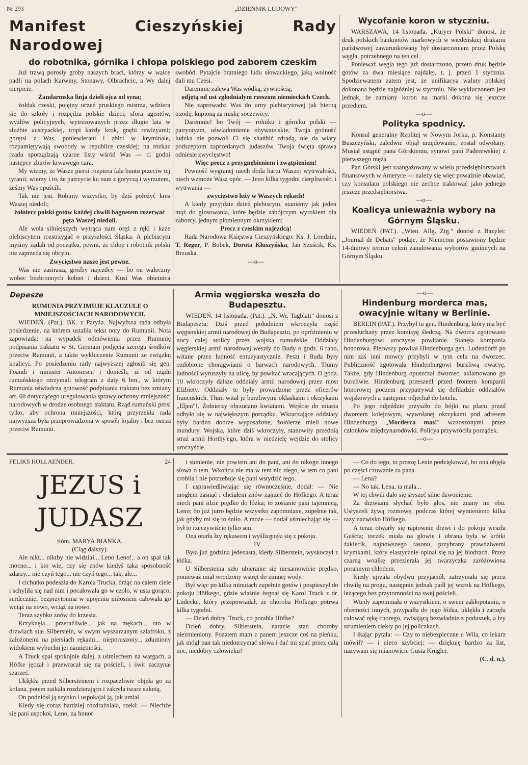Nr 293 „DZIENNIK LUDOWY"
Manifest Cieszyńskiej Rady Narodowej
do robotnika, górnika i chłopa polskiego pod zaborem czeskim
Już trawą porosły groby naszych braci, którzy w walce padli na polach Karwiny, Stonawy, Olbrachcic, a Wy dalej cierpicie.
Żandarmska linja dzieli ojca od syna;
żołdak czeski, pojętny uczeń pruskiego mistrza, wdziera się do szkoły i rozpędza polskie dzieci; sfora agentów, wyżłów policyjnych, wytresowanych przez długie lata w służbie austryackiej, tropi każdy krok, gnębi rewizyami; gorętsi z Was, poniewierani i zbici w kryminale, rozpamiętywają swobody w republice czeskiej; na rozkaz rządu sporządzają czarne listy wśród Was — ci godni następcy zbirów krwawego cara.
My wiemy, że Wasze piersi rozpiera fala buntu przeciw tej tyranii; wiemy i to, że patrzycie ku nam z goryczą i wyrzutem, żeśmy Was opuścili.
Tak nie jest. Robimy wszystko, by dziś położyć kres Waszej niedoli;
żołnierz polski gotów każdej chwili bagnetem rozerwać pęta Waszej niedoli.
Ale wola silniejszych wytrąca nam oręż z ręki i każe plebiscytem rozstrzygać o przyszłości Śląska. A plebiscytu myśmy żądali od początku, pewni, że chłop i robotnik polski nie zaprzeda się obcym.
Zwycięstwo nasze jest pewne.
Was nie zastraszą groźby najezdcy — bo on waleczny wobec bezbronnych kobiet i dzieci. Kusi Was obietnica swobód. Pytajcie bratniego ludu słowackiego, jaką wolność dali mu Czesi.
Daremnie zalewa Was wódką, żywnością,
odjętą od ust zgłodniałym rzeszom niemieckich Czech.
Nie zaprowadzi Was do urny plebiscytowej jak bierną trzodę, kupioną za miskę soczewicy.
Daremnie! bo Twój — rolniku i górniku polski — patryotyzm, uświadomienie obywatelskie, Twoja godność ludzka nie pozwoli Ci się shańbić zdradą, nie da wiary podszeptom zaprzedanych judaszów. Twoja święta sprawa odniesie zwycięstwo!
Więc precz z przygnębieniem i zwątpieniem!
Pewność wygranej niech doda hartu Waszej wytrwałości, niech wzmoże Wasz opór. — Jeno kilka tygodni cierpliwości i wytrwania —
zwycięstwo leży w Waszych rękach!
A kiedy przyjdzie dzień plebiscytu, staniemy jak jeden mąż do głosowania, które będzie zabójczym wyrokiem dla zaborcy, jednym płomiennym okrzykiem:
Precz z czeskim najezdcą!
Rada Narodowa Księstwa Cieszyńskiego: Ks. J. Londzin, T. Reger, P. Bobek, Dorota Kłuszyńska, Jan Szuścik, Ks. Brzuska.
—o—
Wycofanie koron w styczniu.
WARSZAWA, 14 listopada. „Kuryer Polski" donosi, że druk polskich banknotów markowych w wiedeńskiej drukarni państwowej zawarunkowany był dostarczeniem przez Polskę węgla, potrzebnego na ten cel.
Ponieważ węgla tego już dostarczono, przeto druk będzie gotów za dwa miesiące najdalej, t. j. przed 1 stycznia. Spodziewanem zatem jest, że unifikacya waluty polskiej dokonana będzie najpóźniej w styczniu. Nie wykluczonem jest jednak, że zamiany koron na marki dokona się jeszcze przedtem.
—o—
Polityka spodnicy.
Konsul generalny Rzplitej w Nowym Jorku, p. Konstanty Buszczyński, zaledwie objął urzędowanie, został odwołany. Musiał ustąpić panu Górskiemu, synowi pani Paderewskiej z pierwszego męża.
Pan Górski jest zaangażowany w wielu przedsiębiorstwach finansowych w Ameryce — należy się więc poważnie obawiać, czy konsulatu polskiego nie zechce traktować jako jednego jeszcze przedsiębiorstwa.
—o—
Koalicya unieważnia wybory na Górnym Śląsku.
WIEDEŃ (PAT.). „Wien. Allg. Ztg." donosi z Bazylei: „Journal de Debats" podaje, że Niemcom postawiony będzie 14-dniowy termin celem zanulowania wyborów gminnych na Górnym Śląsku.
Depesze
RUMUNIA PRZYJMUJE KLAUZULE O MNIEJSZOŚCIACH NARODOWYCH.
WIEDEŃ. (Pat.). BK. z Paryża. Najwyższa rada odbyła posiedzenie, na którem ustaliła tekst noty do Rumunii. Nota zapowiada: na wypadek odmówienia przez Rumunię podpisania traktatu w St. Germain podjęcia szeregu środków przeciw Rumunii, a także wykluczenie Rumunii ze związku koalicyi. Po posiedzeniu rady najwyższej zgłosili się gen. Poandi i minister Antonescu i donieśli, iż od rządu rumuńskiego otrzymali telegram z daty 6 bm., w którym Rumunia oświadcza gotowość podpisania traktatu bez zmiany art. 60 dotyczącego uregulowania sprawy ochrony mniejszości narodowych w drodze osobnego traktatu. Rząd rumuński prosi tylko, aby ochrona mniejszości, którą przyrzekła rada najwyższa była przeprowadzona w sposób lojalny i bez ostrza przeciw Rumunii.
Armia węgierska weszła do Budapesztu.
WIEDEŃ. 14 listopada. (Pat.). „N. Wr. Tagblatt" donosi z Budapesztu: Dziś przed południem wkroczyła część węgierskiej armii narodowej do Budapesztu, po opróżnieniu w nocy całej stolicy przez wojska rumuńskie. Oddziały węgierskiej armii narodowej weszły do Budy o godz. 6 rano, witane przez ludność entuzyastycznie. Peszt i Buda były ozdobione chorągwiami o barwach narodowych. Tłumy ludności wyruszyły na ulicę, by powitać wracających. O godz. 10 wkroczyły dalsze oddziały armii narodowej przez most Elżbiety. Oddziały te były prowadzone przez oficerów francuskich. Tłum witał je burzliwymi oklaskami i okrzykami „Eljen"!. Żołnierzy obrzucano kwiatami. Wejście do miasta odbyło się w największym porządku. Wkraczające oddziały były bardzo dobrze wyposażone, żołnierze mieli nowe mundury. Wojska, które dziś wkroczyły, stanowiły przednią straż armii Horthy'ego, która w niedzielę wejdzie do stolicy uroczyście.
—o—
Hindenburg morderca mas, owacyjnie witany w Berlinie.
BERLIN (PAT.). Przybył tu gen. Hindenburg, który ma być przesłuchany przez komisyę śledczą. Na dworcu zgotowano Hindenburgowi uroczyste powitanie. Stanęła kompania honorowa. Pierwszy powitał Hindenburga gen. Ludendorff po nim zaś inni mowcy przybyli w tym celu na dworzec. Publiczność zgotowała Hindenburgowi burzliwą owacyę. Także, gdy Hindenburg opuszczał dworzec, aklamowano go burzliwie. Hindenburg przeszedł przed frontem kompanii honorowej poczem przypatrywał się defiladzie oddziałów wojskowych a następnie odjechał do hotelu.
Po jego odjeździe przyszło do bójki na placu przed dworcem kolejowym, wywołanej okrzykami pod adresem Hindenburga „Morderca mas!" wznoszonymi przez członków międzynarodówki. Policya przywróciła porządek.
—o—
FELIKS HOLLAENDER. 24
JEZUS i JUDASZ
tłóm. MARYA BIANKA.
(Ciąg dalszy).
Ale nikt... niktby nie widział.., Leno Leno!.. a on spał tak mocno... i kto wie, czy się znów kiedyś taka sposobność zdarzy... nie czyń tego... nie czyń tego... tak, ale...
I cichutko podeszła do Karola Trucka, drżąc na całem ciele i schyliła się nad nim i pocałowała go w czoło, w usta gorąco, serdecznie, bezprzytomna w upojeniu miłosnem całowała go wciąż na nowo, wciąż na nowo.
Teraz szybko znów do krzesła.
Krzyknęła... przeraźliwie... jak na mękach... oto w drzwiach stał Silberstein, w swym wyszarzanym szlafroku, z założonemi na piersiach rękami... nieporuszony... zdumiony widokiem wybuchu jej namiętności.
A Truck spał spokojnie dalej, z uśmiechem na wargach, a Höfke jęczał i przewracał się na pościeli, i świt zaczynał szarzeć.
Uklękła przed Silbersteinem i rozpaczliwie objęła go za kolana, potem zaikała rozdzierająco i zakryła twarz suknią.
On podniósł ją szybko i uspokajał ją, jak umiał.
Kiedy się coraz bardziej rozdrażniała, rzekł: — Niechże się pani uspokoi, Leno, na honor
i sumienie, nie powiem ani do pani, ani do nikogo innego słowa o tem. Wkońcu nie ma w tem nic złego, w tem co pani zrobiła i nie potrzebuje się pani wstydzić tego.
I usprawiedliwiając się równocześnie, dodał: — Nie mogłem zasnąć i chciałem znów zajrzeć do Höfkego. A teraz niech pani idzie prędko do łóżka; to zostanie pani tajemnicą, Leno; bo już jutro będzie wszystko zapomniane, zupełnie tak, jak gdyby mi się to śniło. A może — dodał uśmiechając się — był to rzeczywiście tylko sen.
Ona otarła łzy rękawem i wyślizgnęła się z pokoju.
IV
Była już godzina jedenasta, kiedy Silberstein, wyskoczył z łóżka.
U Silbersteina szło ubieranie się niesamowicie prędko, ponieważ miał wrodzony wstręt do zimnej wody.
Był więc po kilku minutach zupełnie gotów i pospieszył do pokoju Höfkego, gdzie właśnie żegnał się Karol Truck z dr. Lüdecke, który przepowiadał, że choroba Höfkego potrwa kilka tygodni.
— Dzień dobry, Truck, co porabia Höfke?
Dzień dobry, Silberstein, narazie stan choroby niezmieniony. Pozatem mam z panem jeszcze coś na pieńku, jak mógł pan tak niedotrzymać słowa i dać mi spać przez całą noc, niedobry człowieku?
— Co do tego, to proszę Lenie podziękować, bo ona objęła po części czuwanie za pana
— Lena?
— No tak, Lena, ta mała...
W tej chwili dało się słyszeć silne dzwonienie.
Za drzwiami słychać było głos, nie znany im obu. Usłyszeli żywą rozmowę, podczas której wymieniono kilka razy nazwisko Höfkego.
A teraz otwarły się raptownie drzwi i do pokoju weszła Guścia; toczek miała na głowie i ubrana była w krótki żakiecik, najnowszego fasonu, przybrany prawdziwemi krymkami, który elastycznie opinał się na jej biodrach. Przez czarną woalkę przezierała jej twarzyczka zaróżowiona porannym chłodem.
Kiedy ujrzała obydwu przyjaciół, zatrzymała się przez chwilę na progu, następnie jednak padł jej wzrok na Höfkego, leżącego bez przytomności na swej pościeli.
Wtedy zapomniała o wszystkiem, o swem zakłopotaniu, o obecności innych, przypadła do jego łóżka, uklękła i zaczęła całować rękę chorego, zwisającą bezwładnie z poduszek, a łzy strumieniem ciekły po jej policzkach.
I łkając pytała: — Czy to niebezpieczne u Wila, co lekarz mówił? — i nieco szybciej: — dziękuję bardzo za list, nazywam się mianowicie Gusta Krügler.
(C. d. n.).